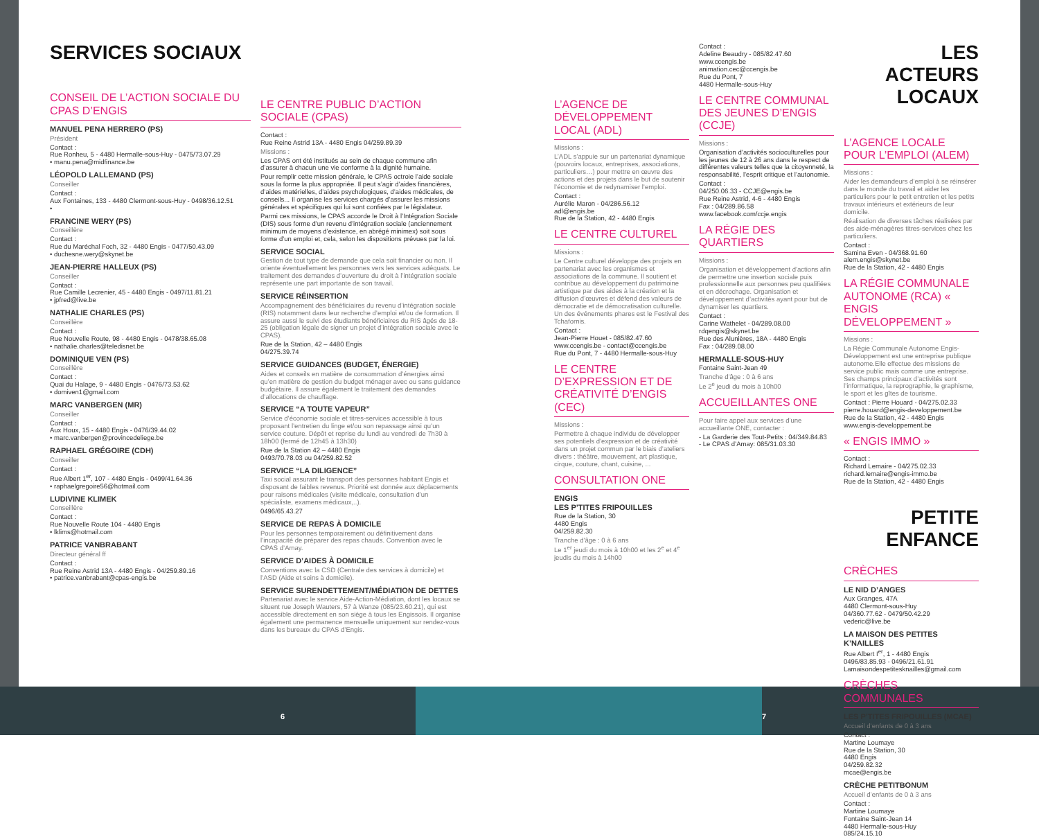SERVICES SOCIAUX
CONSEIL DE L’ACTION SOCIALE DU CPAS D’ENGIS
MANUEL PENA HERRERO (PS)
Président
Contact :
Rue Ronheu, 5 - 4480 Hermalle-sous-Huy - 0475/73.07.29
• manu.pena@midfinance.be
LÉOPOLD LALLEMAND (PS)
Conseiller
Contact :
Aux Fontaines, 133 - 4480 Clermont-sous-Huy - 0498/36.12.51
•
FRANCINE WERY (PS)
Conseillère
Contact :
Rue du Maréchal Foch, 32 - 4480 Engis - 0477/50.43.09
• duchesne.wery@skynet.be
JEAN-PIERRE HALLEUX (PS)
Conseiller
Contact :
Rue Camille Lecrenier, 45 - 4480 Engis - 0497/11.81.21
• jpfred@live.be
NATHALIE CHARLES (PS)
Conseillère
Contact :
Rue Nouvelle Route, 98 - 4480 Engis - 0478/38.65.08
• nathalie.charles@teledisnet.be
DOMINIQUE VEN (PS)
Conseillère
Contact :
Quai du Halage, 9 - 4480 Engis - 0476/73.53.62
• domiven1@gmail.com
MARC VANBERGEN (MR)
Conseiller
Contact :
Aux Houx, 15 - 4480 Engis - 0476/39.44.02
• marc.vanbergen@provincedeliege.be
RAPHAEL GRÉGOIRE (CDH)
Conseiller
Contact :
Rue Albert 1<sup>er</sup>, 107 - 4480 Engis - 0499/41.64.36
• raphaelgregoire56@hotmail.com
LUDIVINE KLIMEK
Conseillère
Contact :
Rue Nouvelle Route 104 - 4480 Engis
• lklims@hotmail.com
PATRICE VANBRABANT
Directeur général ff
Contact :
Rue Reine Astrid 13A - 4480 Engis - 04/259.89.16
• patrice.vanbrabant@cpas-engis.be
LE CENTRE PUBLIC D’ACTION SOCIALE (CPAS)
Contact :
Rue Reine Astrid 13A - 4480 Engis 04/259.89.39
Missions :
Les CPAS ont été institués au sein de chaque commune afin d’assurer à chacun une vie conforme à la dignité humaine.
Pour remplir cette mission générale, le CPAS octroie l’aide sociale sous la forme la plus appropriée. Il peut s’agir d’aides financières, d’aides matérielles, d’aides psychologiques, d’aides médicales, de conseils... Il organise les services chargés d’assurer les missions générales et spécifiques qui lui sont confiées par le législateur.
Parmi ces missions, le CPAS accorde le Droit à l’Intégration Sociale (DIS) sous forme d’un revenu d’intégration sociale (anciennement minimum de moyens d’existence, en abrégé minimex) soit sous forme d’un emploi et, cela, selon les dispositions prévues par la loi.
SERVICE SOCIAL
Gestion de tout type de demande que cela soit financier ou non. Il oriente éventuellement les personnes vers les services adéquats. Le traitement des demandes d’ouverture du droit à l’intégration sociale représente une part importante de son travail.
SERVICE RÉINSERTION
Accompagnement des bénéficiaires du revenu d’intégration sociale (RIS) notamment dans leur recherche d’emploi et/ou de formation. Il assure aussi le suivi des étudiants bénéficiaires du RIS âgés de 18-25 (obligation légale de signer un projet d’intégration sociale avec le CPAS).
Rue de la Station, 42 – 4480 Engis
04/275.39.74
SERVICE GUIDANCES (BUDGET, ÉNERGIE)
Aides et conseils en matière de consommation d’énergies ainsi qu’en matière de gestion du budget ménager avec ou sans guidance budgétaire. Il assure également le traitement des demandes d’allocations de chauffage.
SERVICE “A TOUTE VAPEUR”
Service d’économie sociale et titres-services accessible à tous proposant l’entretien du linge et/ou son repassage ainsi qu’un service couture. Dépôt et reprise du lundi au vendredi de 7h30 à 18h00 (fermé de 12h45 à 13h30)
Rue de la Station 42 – 4480 Engis
0493/70.78.03 ou 04/259.82.52
SERVICE “LA DILIGENCE”
Taxi social assurant le transport des personnes habitant Engis et disposant de faibles revenus. Priorité est donnée aux déplacements pour raisons médicales (visite médicale, consultation d’un spécialiste, examens médicaux,..).
0496/65.43.27
SERVICE DE REPAS À DOMICILE
Pour les personnes temporairement ou définitivement dans l’incapacité de préparer des repas chauds. Convention avec le CPAS d’Amay.
SERVICE D’AIDES À DOMICILE
Conventions avec la CSD (Centrale des services à domicile) et l’ASD (Aide et soins à domicile).
SERVICE SURENDETTEMENT/MÉDIATION DE DETTES
Partenariat avec le service Aide-Action-Médiation, dont les locaux se situent rue Joseph Wauters, 57 à Wanze (085/23.60.21), qui est accessible directement en son siège à tous les Engissois. Il organise également une permanence mensuelle uniquement sur rendez-vous dans les bureaux du CPAS d’Engis.
L’AGENCE DE DÉVELOPPEMENT LOCAL (ADL)
Missions :
L’ADL s’appuie sur un partenariat dynamique (pouvoirs locaux, entreprises, associations, particuliers…) pour mettre en œuvre des actions et des projets dans le but de soutenir l’économie et de redynamiser l’emploi.
Contact :
Aurélie Maron - 04/286.56.12
adl@engis.be
Rue de la Station, 42 - 4480 Engis
LE CENTRE CULTUREL
Missions :
Le Centre culturel développe des projets en partenariat avec les organismes et associations de la commune. Il soutient et contribue au développement du patrimoine artistique par des aides à la création et la diffusion d’œuvres et défend des valeurs de démocratie et de démocratisation culturelle. Un des événements phares est le Festival des Tchafornis.
Contact :
Jean-Pierre Houet - 085/82.47.60
www.ccengis.be - contact@ccengis.be
Rue du Pont, 7 - 4480 Hermalle-sous-Huy
LE CENTRE D’EXPRESSION ET DE CRÉATIVITÉ D’ENGIS (CEC)
Missions :
Permettre à chaque individu de développer ses potentiels d’expression et de créativité dans un projet commun par le biais d’ateliers divers : théâtre, mouvement, art plastique, cirque, couture, chant, cuisine, ...
CONSULTATION ONE
ENGIS
LES P’TITES FRIPOUILLES
Rue de la Station, 30
4480 Engis
04/259.82.30
Tranche d’âge : 0 à 6 ans
Le 1<sup>er</sup> jeudi du mois à 10h00 et les 2<sup>e</sup> et 4<sup>e</sup> jeudis du mois à 14h00
Contact :
Adeline Beaudry - 085/82.47.60
www.ccengis.be
animation.cec@ccengis.be
Rue du Pont, 7
4480 Hermalle-sous-Huy
LE CENTRE COMMUNAL DES JEUNES D’ENGIS (CCJE)
Missions :
Organisation d’activités socioculturelles pour les jeunes de 12 à 26 ans dans le respect de différentes valeurs telles que la citoyenneté, la responsabilité, l’esprit critique et l’autonomie.
Contact :
04/250.06.33 - CCJE@engis.be
Rue Reine Astrid, 4-6 - 4480 Engis
Fax : 04/289.86.58
www.facebook.com/ccje.engis
LA RÉGIE DES QUARTIERS
Missions :
Organisation et développement d’actions afin de permettre une insertion sociale puis professionnelle aux personnes peu qualifiées et en décrochage. Organisation et développement d’activités ayant pour but de dynamiser les quartiers.
Contact :
Carine Wathelet - 04/289.08.00
rdqengis@skynet.be
Rue des Alunières, 18A - 4480 Engis
Fax : 04/289.08.00
HERMALLE-SOUS-HUY
Fontaine Saint-Jean 49
Tranche d’âge : 0 à 6 ans
Le 2<sup>e</sup> jeudi du mois à 10h00
ACCUEILLANTES ONE
Pour faire appel aux services d’une accueillante ONE, contacter :
- La Garderie des Tout-Petits : 04/349.84.83
- Le CPAS d’Amay: 085/31.03.30
LES ACTEURS LOCAUX
L’AGENCE LOCALE POUR L’EMPLOI (ALEM)
Missions :
Aider les demandeurs d’emploi à se réinsérer dans le monde du travail et aider les particuliers pour le petit entretien et les petits travaux intérieurs et extérieurs de leur domicile.
Réalisation de diverses tâches réalisées par des aide-ménagères titres-services chez les particuliers.
Contact :
Samina Even - 04/368.91.60
alem.engis@skynet.be
Rue de la Station, 42 - 4480 Engis
LA RÉGIE COMMUNALE AUTONOME (RCA) « ENGIS DÉVELOPPEMENT »
Missions :
La Régie Communale Autonome Engis-Développement est une entreprise publique autonome.Elle effectue des missions de service public mais comme une entreprise. Ses champs principaux d’activités sont l’informatique, la reprographie, le graphisme, le sport et les gîtes de tourisme.
Contact : Pierre Houard - 04/275.02.33
pierre.houard@engis-developpement.be
Rue de la Station, 42 - 4480 Engis
www.engis-developpement.be
« ENGIS IMMO »
Contact :
Richard Lemaire - 04/275.02.33
richard.lemaire@engis-immo.be
Rue de la Station, 42 - 4480 Engis
PETITE ENFANCE
CRÈCHES
LE NID D’ANGES
Aux Granges, 47A
4480 Clermont-sous-Huy
04/360.77.62 - 0479/50.42.29
vederic@live.be
LA MAISON DES PETITES K’NAILLES
Rue Albert I<sup>er</sup>, 1 - 4480 Engis
0496/83.85.93 - 0496/21.61.91
Lamaisondespetitesknailles@gmail.com
CRÈCHES COMMUNALES
LES P’TITES FRIPOUILLES (MCAE)
Accueil d’enfants de 0 à 3 ans
Contact :
Martine Loumaye
Rue de la Station, 30
4480 Engis
04/259.82.32
mcae@engis.be
CRÈCHE PETITBONUM
Accueil d’enfants de 0 à 3 ans
Contact :
Martine Loumaye
Fontaine Saint-Jean 14
4480 Hermalle-sous-Huy
085/24.15.10
6 7